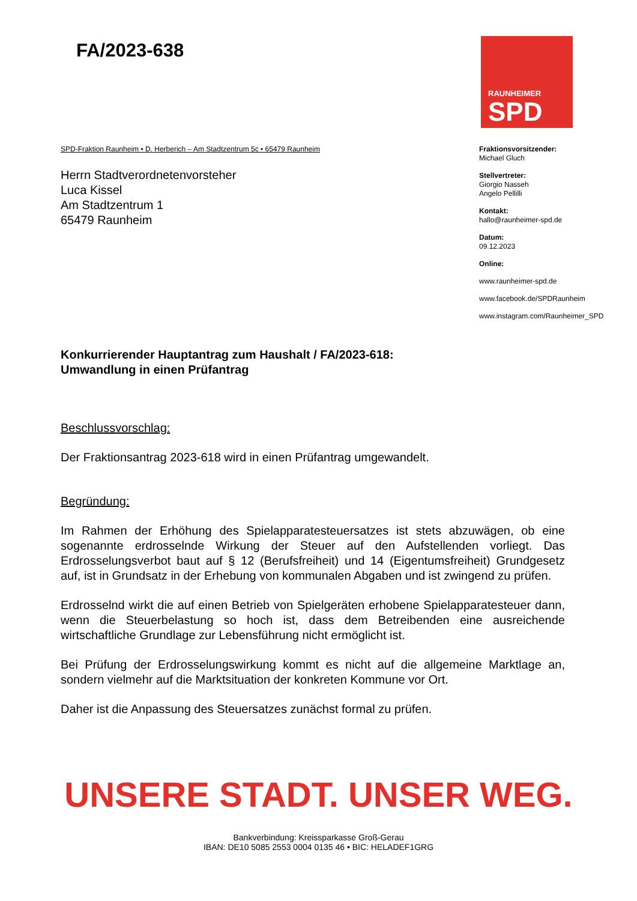FA/2023-638
RAUNHEIMER
SPD
SPD-Fraktion Raunheim • D. Herberich – Am Stadtzentrum 5c • 65479 Raunheim
Herrn Stadtverordnetenvorsteher
Luca Kissel
Am Stadtzentrum 1
65479 Raunheim
Fraktionsvorsitzender:
Michael Gluch
Stellvertreter:
Giorgio Nasseh
Angelo Pellilli
Kontakt:
hallo@raunheimer-spd.de
Datum:
09.12.2023
Online:
www.raunheimer-spd.de
www.facebook.de/SPDRaunheim
www.instagram.com/Raunheimer_SPD
Konkurrierender Hauptantrag zum Haushalt / FA/2023-618:
Umwandlung in einen Prüfantrag
Beschlussvorschlag:
Der Fraktionsantrag 2023-618 wird in einen Prüfantrag umgewandelt.
Begründung:
Im Rahmen der Erhöhung des Spielapparatesteuersatzes ist stets abzuwägen, ob eine sogenannte erdrosselnde Wirkung der Steuer auf den Aufstellenden vorliegt. Das Erdrosselungsverbot baut auf § 12 (Berufsfreiheit) und 14 (Eigentumsfreiheit) Grundgesetz auf, ist in Grundsatz in der Erhebung von kommunalen Abgaben und ist zwingend zu prüfen.
Erdrosselnd wirkt die auf einen Betrieb von Spielgeräten erhobene Spielapparatesteuer dann, wenn die Steuerbelastung so hoch ist, dass dem Betreibenden eine ausreichende wirtschaftliche Grundlage zur Lebensführung nicht ermöglicht ist.
Bei Prüfung der Erdrosselungswirkung kommt es nicht auf die allgemeine Marktlage an, sondern vielmehr auf die Marktsituation der konkreten Kommune vor Ort.
Daher ist die Anpassung des Steuersatzes zunächst formal zu prüfen.
UNSERE STADT. UNSER WEG.
Bankverbindung: Kreissparkasse Groß-Gerau
IBAN: DE10 5085 2553 0004 0135 46 • BIC: HELADEF1GRG